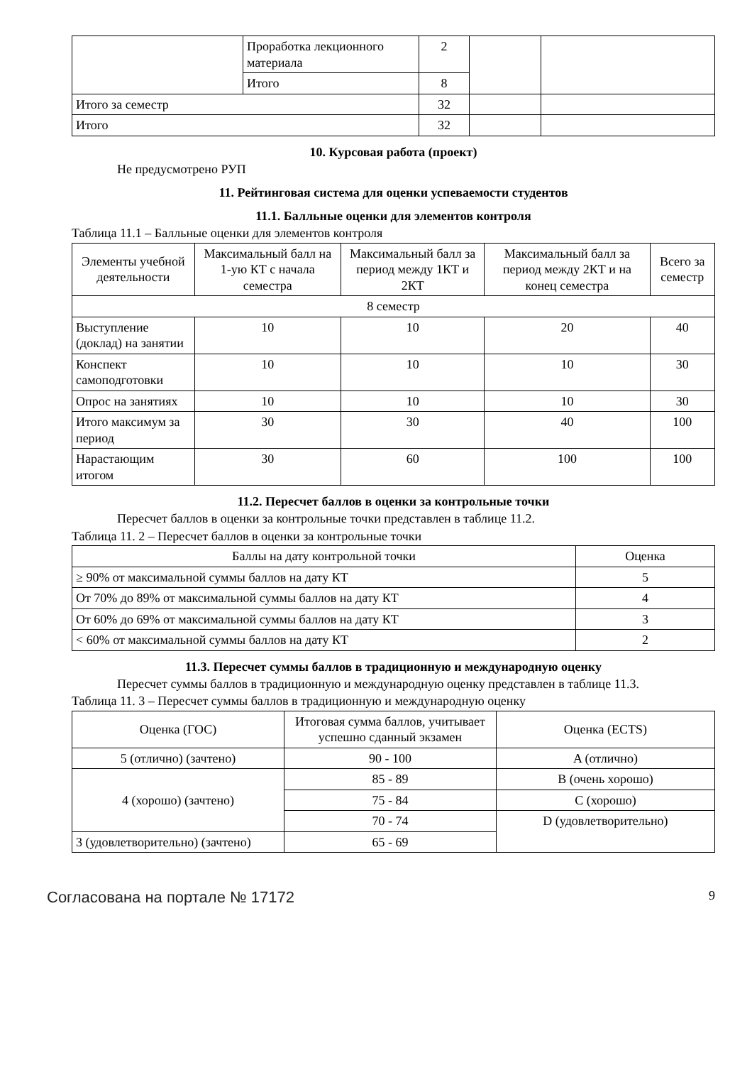| | Проработка лекционного материала | 2 | | |
| | Итого | 8 | | |
| Итого за семестр | | 32 | | |
| Итого | | 32 | | |
10. Курсовая работа (проект)
Не предусмотрено РУП
11. Рейтинговая система для оценки успеваемости студентов
11.1. Балльные оценки для элементов контроля
Таблица 11.1 – Балльные оценки для элементов контроля
| Элементы учебной деятельности | Максимальный балл на 1-ую КТ с начала семестра | Максимальный балл за период между 1КТ и 2КТ | Максимальный балл за период между 2КТ и на конец семестра | Всего за семестр |
| --- | --- | --- | --- | --- |
| 8 семестр | | | | |
| Выступление (доклад) на занятии | 10 | 10 | 20 | 40 |
| Конспект самоподготовки | 10 | 10 | 10 | 30 |
| Опрос на занятиях | 10 | 10 | 10 | 30 |
| Итого максимум за период | 30 | 30 | 40 | 100 |
| Нарастающим итогом | 30 | 60 | 100 | 100 |
11.2. Пересчет баллов в оценки за контрольные точки
Пересчет баллов в оценки за контрольные точки представлен в таблице 11.2.
Таблица 11. 2 – Пересчет баллов в оценки за контрольные точки
| Баллы на дату контрольной точки | Оценка |
| --- | --- |
| ≥ 90% от максимальной суммы баллов на дату КТ | 5 |
| От 70% до 89% от максимальной суммы баллов на дату КТ | 4 |
| От 60% до 69% от максимальной суммы баллов на дату КТ | 3 |
| < 60% от максимальной суммы баллов на дату КТ | 2 |
11.3. Пересчет суммы баллов в традиционную и международную оценку
Пересчет суммы баллов в традиционную и международную оценку представлен в таблице 11.3.
Таблица 11. 3 – Пересчет суммы баллов в традиционную и международную оценку
| Оценка (ГОС) | Итоговая сумма баллов, учитывает успешно сданный экзамен | Оценка (ECTS) |
| --- | --- | --- |
| 5 (отлично) (зачтено) | 90 - 100 | A (отлично) |
| 4 (хорошо) (зачтено) | 85 - 89 | B (очень хорошо) |
| | 75 - 84 | C (хорошо) |
| | 70 - 74 | D (удовлетворительно) |
| 3 (удовлетворительно) (зачтено) | 65 - 69 | |
Согласована на портале № 17172 9